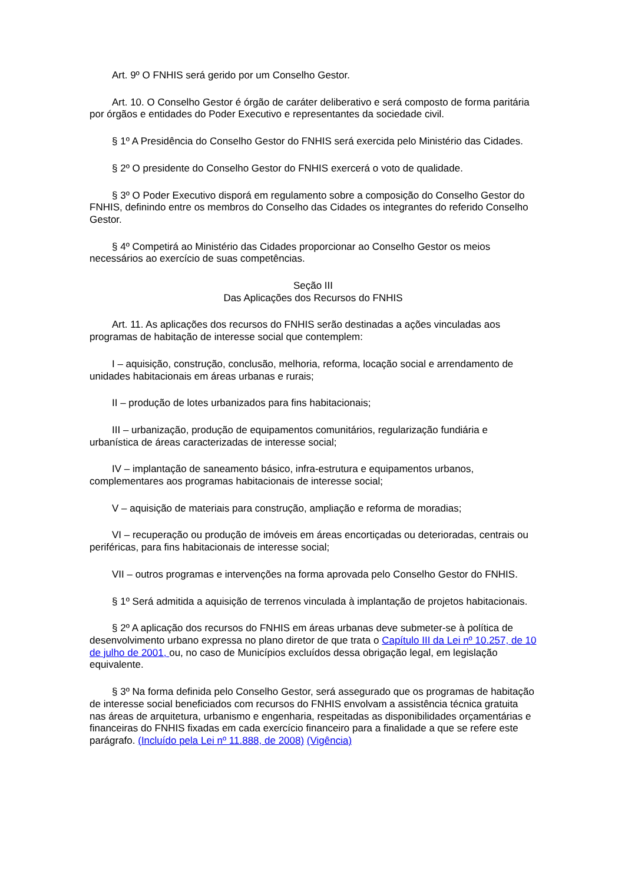Art. 9º O FNHIS será gerido por um Conselho Gestor.
Art. 10. O Conselho Gestor é órgão de caráter deliberativo e será composto de forma paritária por órgãos e entidades do Poder Executivo e representantes da sociedade civil.
§ 1º A Presidência do Conselho Gestor do FNHIS será exercida pelo Ministério das Cidades.
§ 2º O presidente do Conselho Gestor do FNHIS exercerá o voto de qualidade.
§ 3º O Poder Executivo disporá em regulamento sobre a composição do Conselho Gestor do FNHIS, definindo entre os membros do Conselho das Cidades os integrantes do referido Conselho Gestor.
§ 4º Competirá ao Ministério das Cidades proporcionar ao Conselho Gestor os meios necessários ao exercício de suas competências.
Seção III
Das Aplicações dos Recursos do FNHIS
Art. 11. As aplicações dos recursos do FNHIS serão destinadas a ações vinculadas aos programas de habitação de interesse social que contemplem:
I – aquisição, construção, conclusão, melhoria, reforma, locação social e arrendamento de unidades habitacionais em áreas urbanas e rurais;
II – produção de lotes urbanizados para fins habitacionais;
III – urbanização, produção de equipamentos comunitários, regularização fundiária e urbanística de áreas caracterizadas de interesse social;
IV – implantação de saneamento básico, infra-estrutura e equipamentos urbanos, complementares aos programas habitacionais de interesse social;
V – aquisição de materiais para construção, ampliação e reforma de moradias;
VI – recuperação ou produção de imóveis em áreas encortiçadas ou deterioradas, centrais ou periféricas, para fins habitacionais de interesse social;
VII – outros programas e intervenções na forma aprovada pelo Conselho Gestor do FNHIS.
§ 1º Será admitida a aquisição de terrenos vinculada à implantação de projetos habitacionais.
§ 2º A aplicação dos recursos do FNHIS em áreas urbanas deve submeter-se à política de desenvolvimento urbano expressa no plano diretor de que trata o Capítulo III da Lei nº 10.257, de 10 de julho de 2001, ou, no caso de Municípios excluídos dessa obrigação legal, em legislação equivalente.
§ 3º Na forma definida pelo Conselho Gestor, será assegurado que os programas de habitação de interesse social beneficiados com recursos do FNHIS envolvam a assistência técnica gratuita nas áreas de arquitetura, urbanismo e engenharia, respeitadas as disponibilidades orçamentárias e financeiras do FNHIS fixadas em cada exercício financeiro para a finalidade a que se refere este parágrafo. (Incluído pela Lei nº 11.888, de 2008) (Vigência)